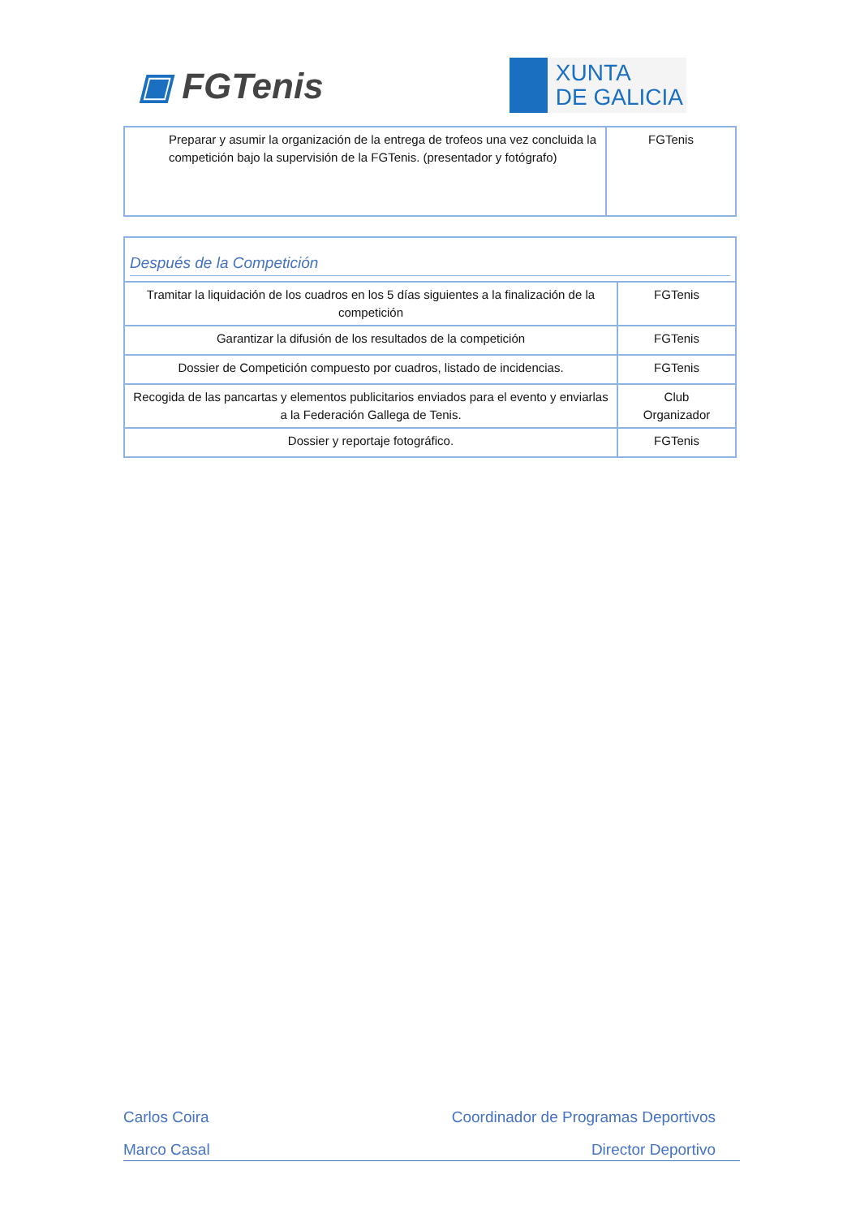▣ FGTenis
XUNTA
DE GALICIA
| Preparar y asumir la organización de la entrega de trofeos una vez concluida la competición bajo la supervisión de la FGTenis. (presentador y fotógrafo) | FGTenis |
| Después de la Competición | |
| Tramitar la liquidación de los cuadros en los 5 días siguientes a la finalización de la competición | FGTenis |
| Garantizar la difusión de los resultados de la competición | FGTenis |
| Dossier de Competición compuesto por cuadros, listado de incidencias. | FGTenis |
| Recogida de las pancartas y elementos publicitarios enviados para el evento y enviarlas a la Federación Gallega de Tenis. | Club Organizador |
| Dossier y reportaje fotográfico. | FGTenis |
Carlos Coira Coordinador de Programas Deportivos
Marco Casal Director Deportivo